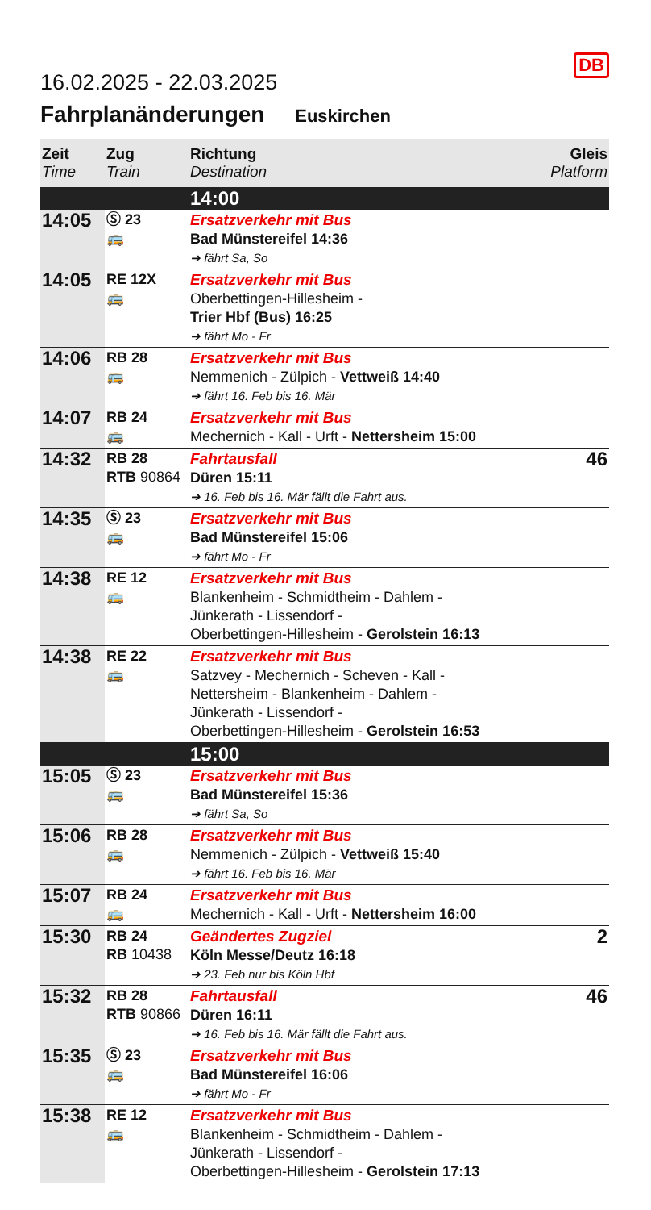16.02.2025 - 22.03.2025
DB
Fahrplanänderungen Euskirchen
| Zeit Time | Zug Train | Richtung Destination | Gleis Platform |
| --- | --- | --- | --- |
| | | 14:00 | |
| 14:05 | Ⓢ 23 🚌 | Ersatzverkehr mit Bus Bad Münstereifel 14:36 ➔ fährt Sa, So | |
| 14:05 | RE 12X 🚌 | Ersatzverkehr mit Bus Oberbettingen-Hillesheim - Trier Hbf (Bus) 16:25 ➔ fährt Mo - Fr | |
| 14:06 | RB 28 🚌 | Ersatzverkehr mit Bus Nemmenich - Zülpich - Vettweiß 14:40 ➔ fährt 16. Feb bis 16. Mär | |
| 14:07 | RB 24 🚌 | Ersatzverkehr mit Bus Mechernich - Kall - Urft - Nettersheim 15:00 | |
| 14:32 | RB 28 RTB 90864 | Fahrtausfall Düren 15:11 ➔ 16. Feb bis 16. Mär fällt die Fahrt aus. | 46 |
| 14:35 | Ⓢ 23 🚌 | Ersatzverkehr mit Bus Bad Münstereifel 15:06 ➔ fährt Mo - Fr | |
| 14:38 | RE 12 🚌 | Ersatzverkehr mit Bus Blankenheim - Schmidtheim - Dahlem - Jünkerath - Lissendorf - Oberbettingen-Hillesheim - Gerolstein 16:13 | |
| 14:38 | RE 22 🚌 | Ersatzverkehr mit Bus Satzvey - Mechernich - Scheven - Kall - Nettersheim - Blankenheim - Dahlem - Jünkerath - Lissendorf - Oberbettingen-Hillesheim - Gerolstein 16:53 | |
| | | 15:00 | |
| 15:05 | Ⓢ 23 🚌 | Ersatzverkehr mit Bus Bad Münstereifel 15:36 ➔ fährt Sa, So | |
| 15:06 | RB 28 🚌 | Ersatzverkehr mit Bus Nemmenich - Zülpich - Vettweiß 15:40 ➔ fährt 16. Feb bis 16. Mär | |
| 15:07 | RB 24 🚌 | Ersatzverkehr mit Bus Mechernich - Kall - Urft - Nettersheim 16:00 | |
| 15:30 | RB 24 RB 10438 | Geändertes Zugziel Köln Messe/Deutz 16:18 ➔ 23. Feb nur bis Köln Hbf | 2 |
| 15:32 | RB 28 RTB 90866 | Fahrtausfall Düren 16:11 ➔ 16. Feb bis 16. Mär fällt die Fahrt aus. | 46 |
| 15:35 | Ⓢ 23 🚌 | Ersatzverkehr mit Bus Bad Münstereifel 16:06 ➔ fährt Mo - Fr | |
| 15:38 | RE 12 🚌 | Ersatzverkehr mit Bus Blankenheim - Schmidtheim - Dahlem - Jünkerath - Lissendorf - Oberbettingen-Hillesheim - Gerolstein 17:13 | |